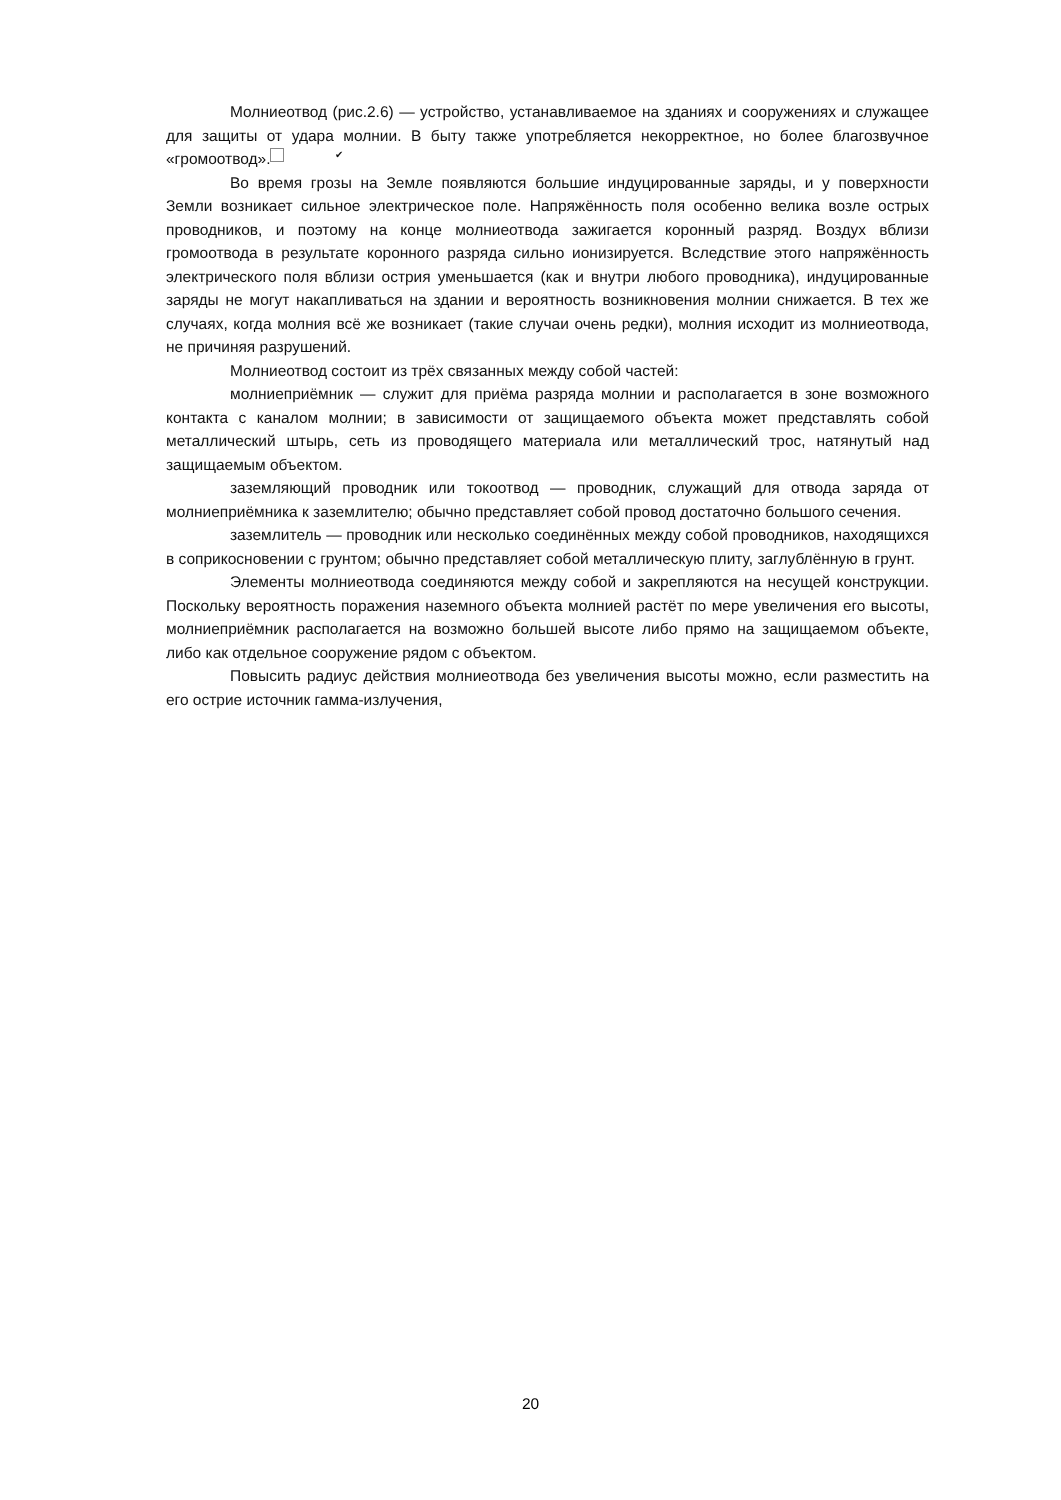Молниеотвод (рис.2.6) — устройство, устанавливаемое на зданиях и сооружениях и служащее для защиты от удара молнии. В быту также употребляется некорректное, но более благозвучное «громоотвод». ✔
Во время грозы на Земле появляются большие индуцированные заряды, и у поверхности Земли возникает сильное электрическое поле. Напряжённость поля особенно велика возле острых проводников, и поэтому на конце молниеотвода зажигается коронный разряд. Воздух вблизи громоотвода в результате коронного разряда сильно ионизируется. Вследствие этого напряжённость электрического поля вблизи острия уменьшается (как и внутри любого проводника), индуцированные заряды не могут накапливаться на здании и вероятность возникновения молнии снижается. В тех же случаях, когда молния всё же возникает (такие случаи очень редки), молния исходит из молниеотвода, не причиняя разрушений.
Молниеотвод состоит из трёх связанных между собой частей:
молниеприёмник — служит для приёма разряда молнии и располагается в зоне возможного контакта с каналом молнии; в зависимости от защищаемого объекта может представлять собой металлический штырь, сеть из проводящего материала или металлический трос, натянутый над защищаемым объектом.
заземляющий проводник или токоотвод — проводник, служащий для отвода заряда от молниеприёмника к заземлителю; обычно представляет собой провод достаточно большого сечения.
заземлитель — проводник или несколько соединённых между собой проводников, находящихся в соприкосновении с грунтом; обычно представляет собой металлическую плиту, заглублённую в грунт.
Элементы молниеотвода соединяются между собой и закрепляются на несущей конструкции. Поскольку вероятность поражения наземного объекта молнией растёт по мере увеличения его высоты, молниеприёмник располагается на возможно большей высоте либо прямо на защищаемом объекте, либо как отдельное сооружение рядом с объектом.
Повысить радиус действия молниеотвода без увеличения высоты можно, если разместить на его острие источник гамма-излучения,
20